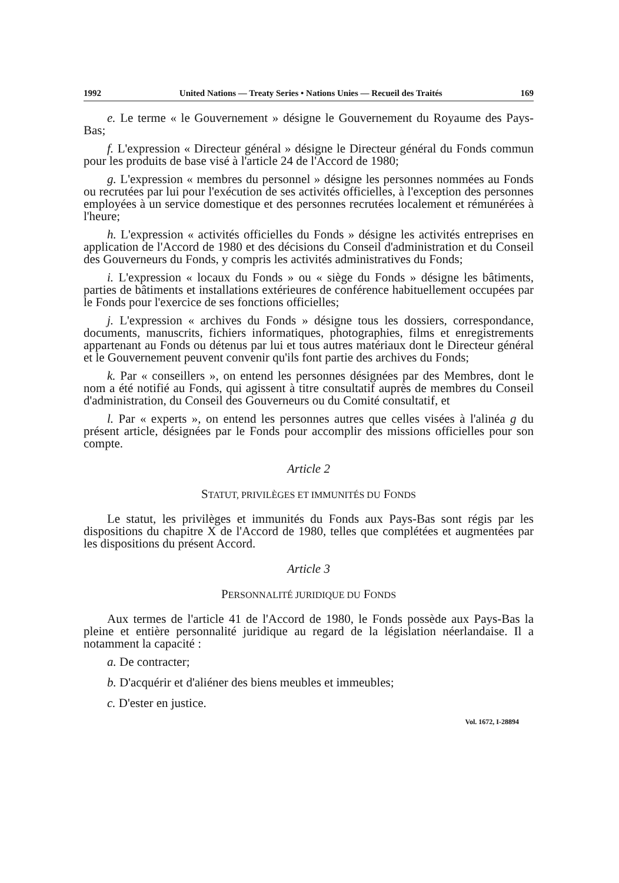1992 United Nations — Treaty Series • Nations Unies — Recueil des Traités 169
e. Le terme « le Gouvernement » désigne le Gouvernement du Royaume des Pays-Bas;
f. L'expression « Directeur général » désigne le Directeur général du Fonds commun pour les produits de base visé à l'article 24 de l'Accord de 1980;
g. L'expression « membres du personnel » désigne les personnes nommées au Fonds ou recrutées par lui pour l'exécution de ses activités officielles, à l'exception des personnes employées à un service domestique et des personnes recrutées localement et rémunérées à l'heure;
h. L'expression « activités officielles du Fonds » désigne les activités entreprises en application de l'Accord de 1980 et des décisions du Conseil d'administration et du Conseil des Gouverneurs du Fonds, y compris les activités administratives du Fonds;
i. L'expression « locaux du Fonds » ou « siège du Fonds » désigne les bâtiments, parties de bâtiments et installations extérieures de conférence habituellement occupées par le Fonds pour l'exercice de ses fonctions officielles;
j. L'expression « archives du Fonds » désigne tous les dossiers, correspondance, documents, manuscrits, fichiers informatiques, photographies, films et enregistrements appartenant au Fonds ou détenus par lui et tous autres matériaux dont le Directeur général et le Gouvernement peuvent convenir qu'ils font partie des archives du Fonds;
k. Par « conseillers », on entend les personnes désignées par des Membres, dont le nom a été notifié au Fonds, qui agissent à titre consultatif auprès de membres du Conseil d'administration, du Conseil des Gouverneurs ou du Comité consultatif, et
l. Par « experts », on entend les personnes autres que celles visées à l'alinéa g du présent article, désignées par le Fonds pour accomplir des missions officielles pour son compte.
Article 2
STATUT, PRIVILÈGES ET IMMUNITÉS DU FONDS
Le statut, les privilèges et immunités du Fonds aux Pays-Bas sont régis par les dispositions du chapitre X de l'Accord de 1980, telles que complétées et augmentées par les dispositions du présent Accord.
Article 3
PERSONNALITÉ JURIDIQUE DU FONDS
Aux termes de l'article 41 de l'Accord de 1980, le Fonds possède aux Pays-Bas la pleine et entière personnalité juridique au regard de la législation néerlandaise. Il a notamment la capacité :
a. De contracter;
b. D'acquérir et d'aliéner des biens meubles et immeubles;
c. D'ester en justice.
Vol. 1672, I-28894